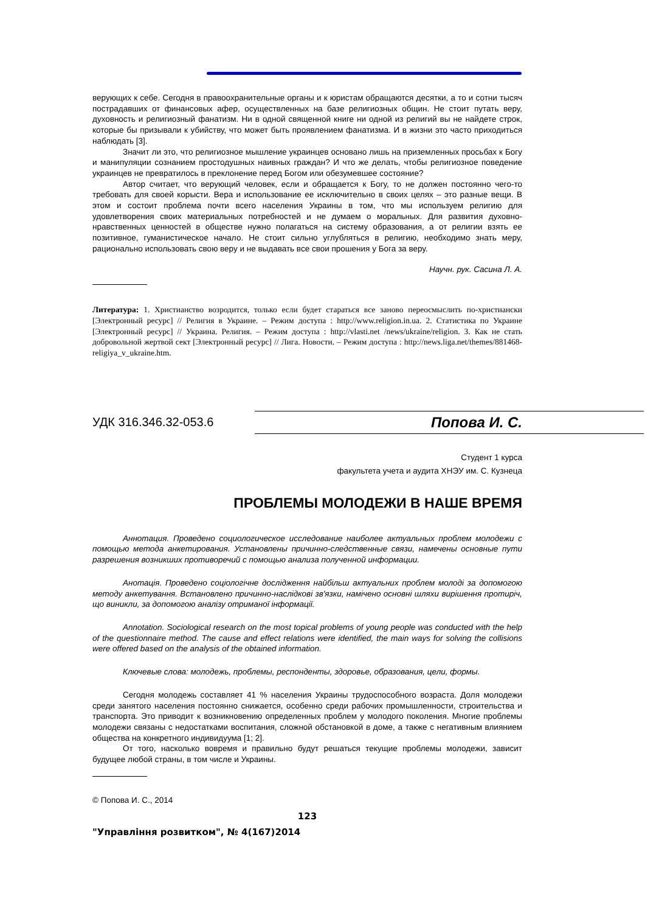верующих к себе. Сегодня в правоохранительные органы и к юристам обращаются десятки, а то и сотни тысяч пострадавших от финансовых афер, осуществленных на базе религиозных общин. Не стоит путать веру, духовность и религиозный фанатизм. Ни в одной священной книге ни одной из религий вы не найдете строк, которые бы призывали к убийству, что может быть проявлением фанатизма. И в жизни это часто приходиться наблюдать [3].
Значит ли это, что религиозное мышление украинцев основано лишь на приземленных просьбах к Богу и манипуляции сознанием простодушных наивных граждан? И что же делать, чтобы религиозное поведение украинцев не превратилось в преклонение перед Богом или обезумевшее состояние?
Автор считает, что верующий человек, если и обращается к Богу, то не должен постоянно чего-то требовать для своей корысти. Вера и использование ее исключительно в своих целях – это разные вещи. В этом и состоит проблема почти всего населения Украины в том, что мы используем религию для удовлетворения своих материальных потребностей и не думаем о моральных. Для развития духовно-нравственных ценностей в обществе нужно полагаться на систему образования, а от религии взять ее позитивное, гуманистическое начало. Не стоит сильно углубляться в религию, необходимо знать меру, рационально использовать свою веру и не выдавать все свои прошения у Бога за веру.
Научн. рук. Сасина Л. А.
Литература: 1. Христианство возродится, только если будет стараться все заново переосмыслить по-христиански [Электронный ресурс] // Религия в Украине. – Режим доступа : http://www.religion.in.ua. 2. Статистика по Украине [Электронный ресурс] // Украина. Религия. – Режим доступа : http://vlasti.net /news/ukraine/religion. 3. Как не стать добровольной жертвой сект [Электронный ресурс] // Лига. Новости. – Режим доступа : http://news.liga.net/themes/881468-religiya_v_ukraine.htm.
УДК 316.346.32-053.6 Попова И. С.
Студент 1 курса
факультета учета и аудита ХНЭУ им. С. Кузнеца
ПРОБЛЕМЫ МОЛОДЕЖИ В НАШЕ ВРЕМЯ
Аннотация. Проведено социологическое исследование наиболее актуальных проблем молодежи с помощью метода анкетирования. Установлены причинно-следственные связи, намечены основные пути разрешения возникших противоречий с помощью анализа полученной информации.
Анотація. Проведено соціологічне дослідження найбільш актуальних проблем молоді за допомогою методу анкетування. Встановлено причинно-наслідкові зв'язки, намічено основні шляхи вирішення протиріч, що виникли, за допомогою аналізу отриманої інформації.
Annotation. Sociological research on the most topical problems of young people was conducted with the help of the questionnaire method. The cause and effect relations were identified, the main ways for solving the collisions were offered based on the analysis of the obtained information.
Ключевые слова: молодежь, проблемы, респонденты, здоровье, образования, цели, формы.
Сегодня молодежь составляет 41 % населения Украины трудоспособного возраста. Доля молодежи среди занятого населения постоянно снижается, особенно среди рабочих промышленности, строительства и транспорта. Это приводит к возникновению определенных проблем у молодого поколения. Многие проблемы молодежи связаны с недостатками воспитания, сложной обстановкой в доме, а также с негативным влиянием общества на конкретного индивидуума [1; 2].
От того, насколько вовремя и правильно будут решаться текущие проблемы молодежи, зависит будущее любой страны, в том числе и Украины.
© Попова И. С., 2014
123
"Управління розвитком", № 4(167)2014